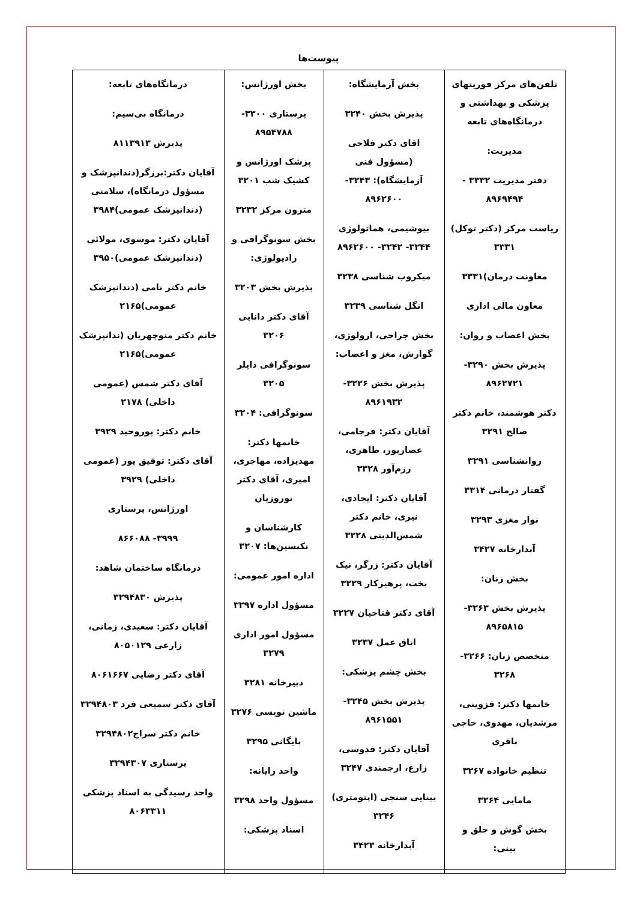پیوست‌ها
| تلفن‌های مرکز فوریتهای پزشکی و بهداشتی و درمانگاه‌های تابعه مدیریت: دفتر مدیریت ۳۳۳۲ - ۸۹۶۹۴۹۴ ریاست مرکز (دکتر توکل) ۳۳۳۱ معاونت درمان)۳۳۳۱ معاون مالی اداری بخش اعصاب و روان: پذیرش بخش ۳۲۹۰- ۸۹۶۲۷۲۱ دکتر هوشمند، خانم دکتر صالح ۳۲۹۱ روانشناسی ۳۲۹۱ گفتار درمانی ۳۳۱۴ نوار مغزی ۳۲۹۳ آبدارخانه ۳۴۲۷ بخش زنان: پذیرش بخش ۳۲۶۳- ۸۹۶۵۸۱۵ متخصص زنان: ۳۲۶۶- ۳۲۶۸ خانمها دکتر: قزوینی، مرشدیان، مهدوی، حاجی باقری تنظیم خانواده ۳۲۶۷ مامایی ۳۲۶۴ بخش گوش و حلق و بینی: | بخش آزمایشگاه: پذیرش بخش ۳۲۴۰ اقای دکتر فلاحی (مسؤول فنی آزمایشگاه): ۳۲۴۳- ۸۹۶۲۶۰۰ بیوشیمی، هماتولوژی ۳۲۴۴- ۳۲۴۲- ۸۹۶۲۶۰۰ میکروب شناسی ۳۲۳۸ انگل شناسی ۳۲۳۹ بخش جراحی، ارولوژی، گوارش، مغز و اعصاب: پذیرش بخش ۳۲۲۶- ۸۹۶۱۹۳۲ آقایان دکتر: فرجامی، عصارپور، طاهری، رزم‌آور ۳۳۲۸ آقایان دکتر: ایجادی، نیری، خانم دکتر شمس‌الدینی ۳۲۲۸ آقایان دکتر: زرگر، نیک بخت، پرهیزکار ۳۲۲۹ آقای دکتر فتاحیان ۳۲۲۷ اتاق عمل ۳۲۳۷ بخش چشم پزشکی: پذیرش بخش ۳۲۴۵- ۸۹۶۱۵۵۱ آقایان دکتر: قدوسی، زارع، ارجمندی ۳۲۴۷ بینایی سنجی (اپتومتری) ۳۲۴۶ آبدارخانه ۳۴۲۳ | بخش اورژانس: پرستاری ۳۳۰۰- ۸۹۵۴۷۸۸ پزشک اورژانس و کشیک شب ۳۲۰۱ مترون مرکز ۳۲۳۲ بخش سونوگرافی و رادیولوژی: پذیرش بخش ۳۲۰۳ آقای دکتر دانایی ۳۲۰۶ سونوگرافی داپلر ۳۲۰۵ سونوگرافی: ۳۲۰۴ خانمها دکتر: مهدیزاده، مهاجری، امیری، آقای دکتر نوروزیان کارشناسان و تکنسین‌ها: ۳۲۰۷ اداره امور عمومی: مسؤول اداره ۳۲۹۷ مسؤول امور اداری ۳۲۷۹ دبیرخانه ۳۲۸۱ ماشین نویسی ۳۲۷۶ بایگانی ۳۲۹۵ واحد رایانه: مسؤول واحد ۳۲۹۸ اسناد پزشکی: | درمانگاه‌های تابعه: درمانگاه بی‌سیم: پذیرش ۸۱۱۳۹۱۳ آقایان دکتر:برزگر(دندانپزشک و مسؤول درمانگاه)، سلامتی (دندانپزشک عمومی)۳۹۸۴ آقایان دکتر: موسوی، مولائی (دندانپزشک عمومی)۳۹۵۰ خانم دکتر نامی (دندانپزشک عمومی)۲۱۶۵ خانم دکتر منوچهریان (ندانپزشک عمومی)۲۱۶۵ آقای دکتر شمس (عمومی داخلی) ۲۱۷۸ خانم دکتر: پوروحید ۳۹۲۹ آقای دکتر: توفیق پور (عمومی داخلی) ۳۹۲۹ اورژانس، پرستاری ۳۹۹۹- ۸۶۶۰۸۸ درمانگاه ساختمان شاهد: پذیرش ۳۲۹۴۸۳۰ آقایان دکتر: سعیدی، زمانی، زارعی ۸۰۵۰۱۲۹ آقای دکتر رضایی ۸۰۶۱۶۶۷ آقای دکتر سمیعی فرد ۳۲۹۴۸۰۳ خانم دکتر سراج۳۲۹۴۸۰۲ پرستاری ۳۲۹۴۳۰۷ واحد رسیدگی به اسناد پزشکی ۸۰۶۳۳۱۱ |